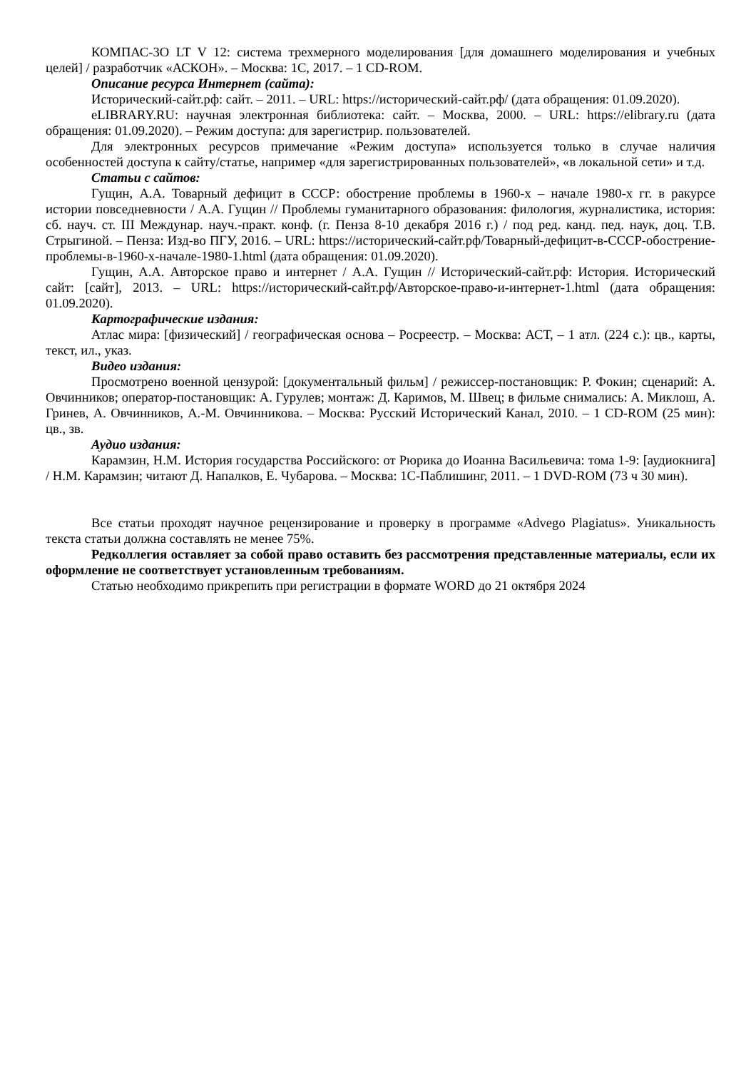КОМПАС-3О LT V 12: система трехмерного моделирования [для домашнего моделирования и учебных целей] / разработчик «АСКОН». – Москва: 1С, 2017. – 1 CD-ROM.
Описание ресурса Интернет (сайта):
Исторический-сайт.рф: сайт. – 2011. – URL: https://исторический-сайт.рф/ (дата обращения: 01.09.2020).
eLIBRARY.RU: научная электронная библиотека: сайт. – Москва, 2000. – URL: https://elibrary.ru (дата обращения: 01.09.2020). – Режим доступа: для зарегистрир. пользователей.
Для электронных ресурсов примечание «Режим доступа» используется только в случае наличия особенностей доступа к сайту/статье, например «для зарегистрированных пользователей», «в локальной сети» и т.д.
Статьи с сайтов:
Гущин, А.А. Товарный дефицит в СССР: обострение проблемы в 1960-х – начале 1980-х гг. в ракурсе истории повседневности / А.А. Гущин // Проблемы гуманитарного образования: филология, журналистика, история: сб. науч. ст. III Междунар. науч.-практ. конф. (г. Пенза 8-10 декабря 2016 г.) / под ред. канд. пед. наук, доц. Т.В. Стрыгиной. – Пенза: Изд-во ПГУ, 2016. – URL: https://исторический-сайт.рф/Товарный-дефицит-в-СССР-обострение-проблемы-в-1960-х-начале-1980-1.html (дата обращения: 01.09.2020).
Гущин, А.А. Авторское право и интернет / А.А. Гущин // Исторический-сайт.рф: История. Исторический сайт: [сайт], 2013. – URL: https://исторический-сайт.рф/Авторское-право-и-интернет-1.html (дата обращения: 01.09.2020).
Картографические издания:
Атлас мира: [физический] / географическая основа – Росреестр. – Москва: АСТ, – 1 атл. (224 с.): цв., карты, текст, ил., указ.
Видео издания:
Просмотрено военной цензурой: [документальный фильм] / режиссер-постановщик: Р. Фокин; сценарий: А. Овчинников; оператор-постановщик: А. Гурулев; монтаж: Д. Каримов, М. Швец; в фильме снимались: А. Миклош, А. Гринев, А. Овчинников, А.-М. Овчинникова. – Москва: Русский Исторический Канал, 2010. – 1 CD-ROM (25 мин): цв., зв.
Аудио издания:
Карамзин, Н.М. История государства Российского: от Рюрика до Иоанна Васильевича: тома 1-9: [аудиокнига] / Н.М. Карамзин; читают Д. Напалков, Е. Чубарова. – Москва: 1С-Паблишинг, 2011. – 1 DVD-ROM (73 ч 30 мин).
Все статьи проходят научное рецензирование и проверку в программе «Advego Plagiatus». Уникальность текста статьи должна составлять не менее 75%.
Редколлегия оставляет за собой право оставить без рассмотрения представленные материалы, если их оформление не соответствует установленным требованиям.
Статью необходимо прикрепить при регистрации в формате WORD до 21 октября 2024